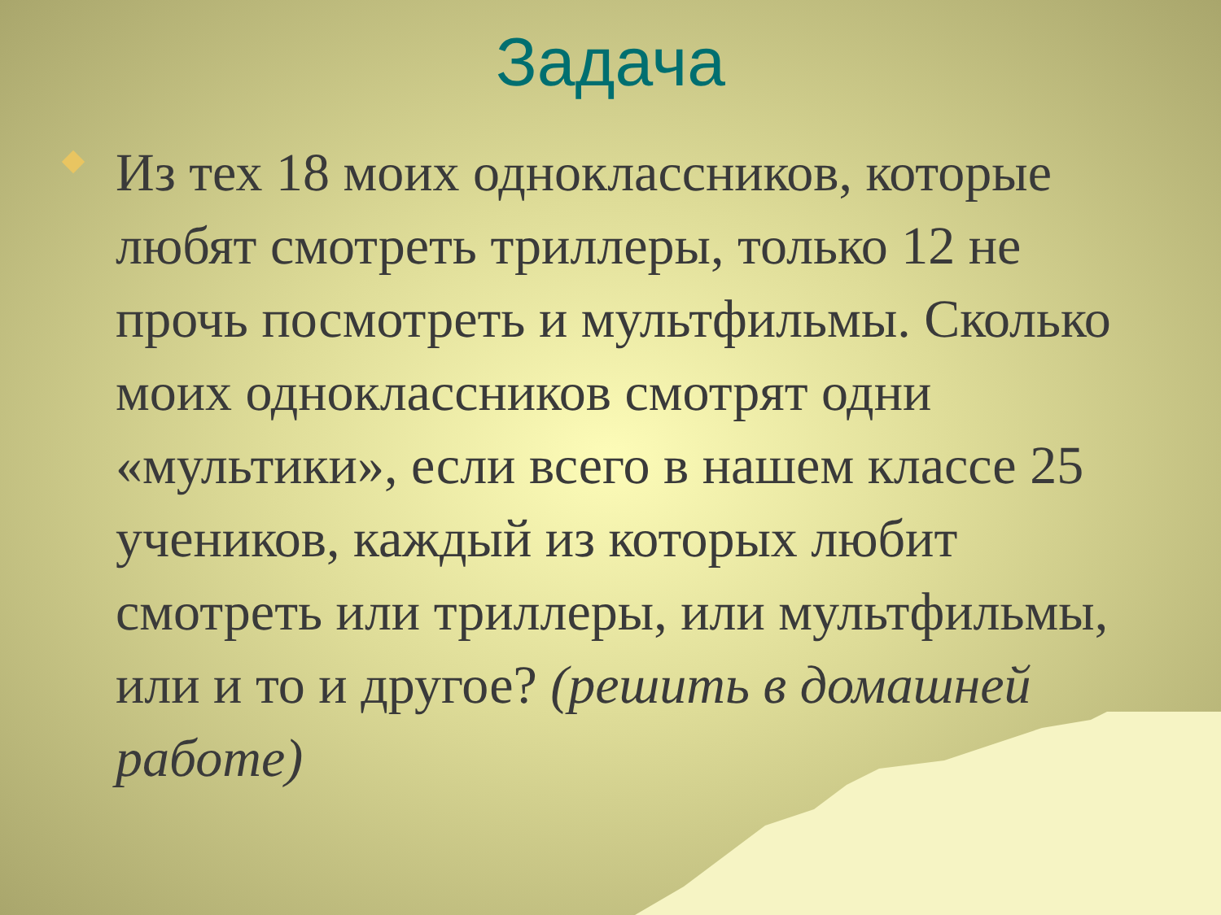Задача
Из тех 18 моих одноклассников, которые любят смотреть триллеры, только 12 не прочь посмотреть и мультфильмы. Сколько моих одноклассников смотрят одни «мультики», если всего в нашем классе 25 учеников, каждый из которых любит смотреть или триллеры, или мультфильмы, или и то и другое? (решить в домашней работе)